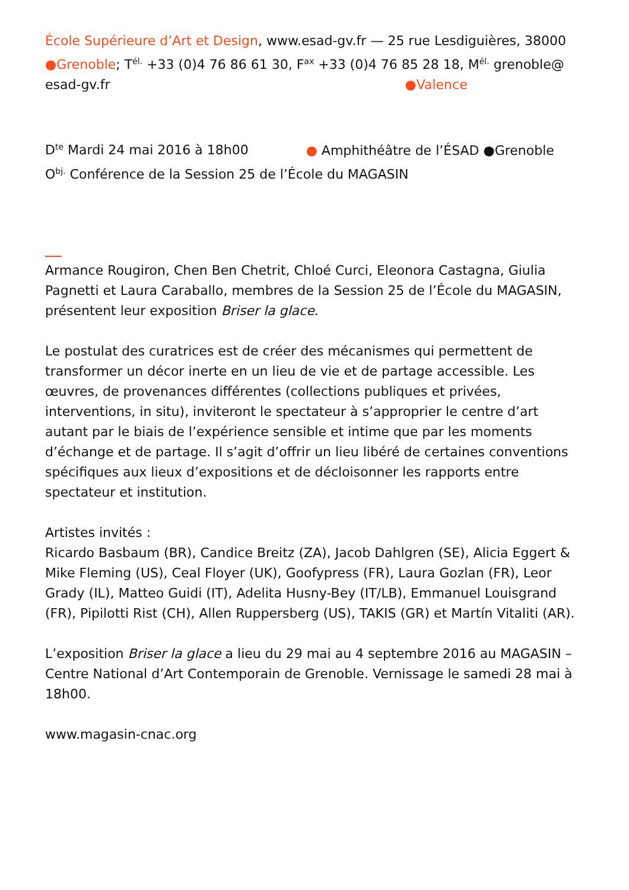École Supérieure d’Art et Design, www.esad-gv.fr — 25 rue Lesdiguières, 38000 ●Grenoble; T<sup>él.</sup> +33 (0)4 76 86 61 30, F<sup>ax</sup> +33 (0)4 76 85 28 18, M<sup>él.</sup> grenoble@ esad-gv.fr ●Valence
D<sup>te</sup> Mardi 24 mai 2016 à 18h00 ● Amphithéâtre de l’ÉSAD ●Grenoble
O<sup>bj.</sup> Conférence de la Session 25 de l’École du MAGASIN
Armance Rougiron, Chen Ben Chetrit, Chloé Curci, Eleonora Castagna, Giulia Pagnetti et Laura Caraballo, membres de la Session 25 de l’École du MAGASIN, présentent leur exposition Briser la glace.
Le postulat des curatrices est de créer des mécanismes qui permettent de transformer un décor inerte en un lieu de vie et de partage accessible. Les œuvres, de provenances différentes (collections publiques et privées, interventions, in situ), inviteront le spectateur à s’approprier le centre d’art autant par le biais de l’expérience sensible et intime que par les moments d’échange et de partage. Il s’agit d’offrir un lieu libéré de certaines conventions spécifiques aux lieux d’expositions et de décloisonner les rapports entre spectateur et institution.
Artistes invités :
Ricardo Basbaum (BR), Candice Breitz (ZA), Jacob Dahlgren (SE), Alicia Eggert & Mike Fleming (US), Ceal Floyer (UK), Goofypress (FR), Laura Gozlan (FR), Leor Grady (IL), Matteo Guidi (IT), Adelita Husny-Bey (IT/LB), Emmanuel Louisgrand (FR), Pipilotti Rist (CH), Allen Ruppersberg (US), TAKIS (GR) et Martín Vitaliti (AR).
L’exposition Briser la glace a lieu du 29 mai au 4 septembre 2016 au MAGASIN – Centre National d’Art Contemporain de Grenoble. Vernissage le samedi 28 mai à 18h00.
www.magasin-cnac.org